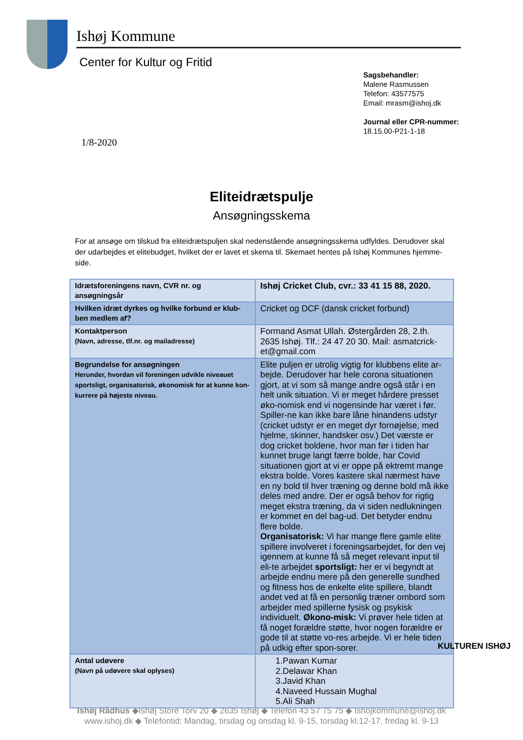Ishøj Kommune
Center for Kultur og Fritid
Sagsbehandler:
Malene Rasmussen
Telefon: 43577575
Email: mrasm@ishoj.dk
Journal eller CPR-nummer:
18.15.00-P21-1-18
1/8-2020
Eliteidrætspulje
Ansøgningsskema
For at ansøge om tilskud fra eliteidrætspuljen skal nedenstående ansøgningsskema udfyldes. Derudover skal der udarbejdes et elitebudget, hvilket der er lavet et skema til. Skemaet hentes på Ishøj Kommunes hjemme-side.
| Idrætsforeningens navn, CVR nr. og ansøgningsår | Ishøj Cricket Club, cvr.: 33 41 15 88, 2020. |
| Hvilken idræt dyrkes og hvilke forbund er klub-ben medlem af? | Cricket og DCF (dansk cricket forbund) |
| Kontaktperson (Navn, adresse, tlf.nr. og mailadresse) | Formand Asmat Ullah. Østergården 28, 2.th. 2635 Ishøj. Tlf.: 24 47 20 30. Mail: asmatcrick-et@gmail.com |
| Begrundelse for ansøgningen Herunder, hvordan vil foreningen udvikle niveauet sportsligt, organisatorisk, økonomisk for at kunne kon-kurrere på højeste niveau. | Elite puljen er utrolig vigtig for klubbens elite ar-bejde. Derudover har hele corona situationen gjort, at vi som så mange andre også står i en helt unik situation. Vi er meget hårdere presset øko-nomisk end vi nogensinde har været i før. Spiller-ne kan ikke bare låne hinandens udstyr (cricket udstyr er en meget dyr fornøjelse, med hjelme, skinner, handsker osv.) Det værste er dog cricket boldene, hvor man før i tiden har kunnet bruge langt færre bolde, har Covid situationen gjort at vi er oppe på ektremt mange ekstra bolde. Vores kastere skal nærmest have en ny bold til hver træning og denne bold må ikke deles med andre. Der er også behov for rigtig meget ekstra træning, da vi siden nedlukningen er kommet en del bag-ud. Det betyder endnu flere bolde. Organisatorisk: Vi har mange flere gamle elite spillere involveret i foreningsarbejdet, for den vej igennem at kunne få så meget relevant input til eli-te arbejdet sportsligt: her er vi begyndt at arbejde endnu mere på den generelle sundhed og fitness hos de enkelte elite spillere, blandt andet ved at få en personlig træner ombord som arbejder med spillerne fysisk og psykisk individuelt. Økono-misk: Vi prøver hele tiden at få noget forældre støtte, hvor nogen forældre er gode til at støtte vo-res arbejde. Vi er hele tiden på udkig efter spon-sorer. |
| Antal udøvere (Navn på udøvere skal oplyses) | 1.Pawan Kumar 2.Delawar Khan 3.Javid Khan 4.Naveed Hussain Mughal 5.Ali Shah |
KULTUREN ISHØJ
Ishøj Rådhus ◆Ishøj Store Torv 20 ◆ 2635 Ishøj ◆ Telefon 43 57 75 75 ◆ Ishojkommune@ishoj.dk
www.ishoj.dk ◆ Telefontid: Mandag, tirsdag og onsdag kl. 9-15, torsdag kl.12-17, fredag kl. 9-13